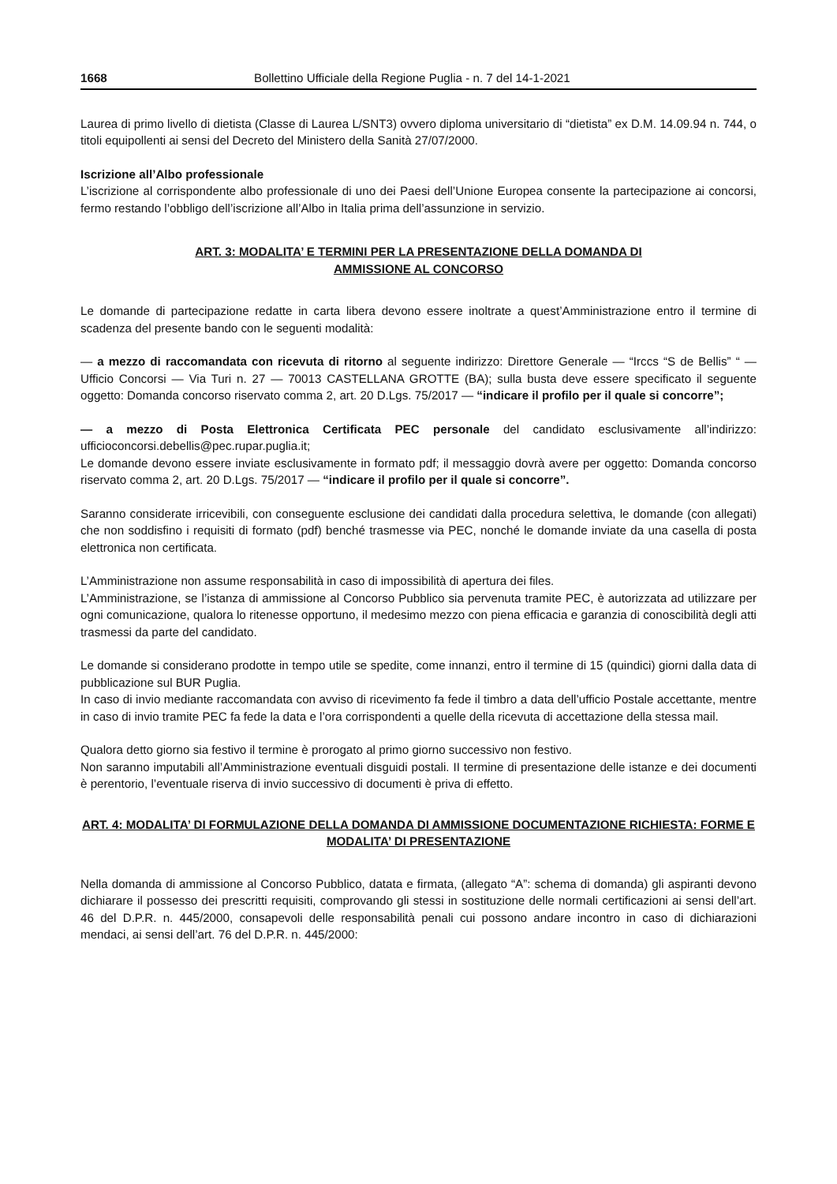1668 Bollettino Ufficiale della Regione Puglia - n. 7 del 14-1-2021
Laurea di primo livello di dietista (Classe di Laurea L/SNT3) ovvero diploma universitario di “dietista” ex D.M. 14.09.94 n. 744, o titoli equipollenti ai sensi del Decreto del Ministero della Sanità 27/07/2000.
Iscrizione all’Albo professionale
L’iscrizione al corrispondente albo professionale di uno dei Paesi dell’Unione Europea consente la partecipazione ai concorsi, fermo restando l’obbligo dell’iscrizione all’Albo in Italia prima dell’assunzione in servizio.
ART. 3: MODALITA’ E TERMINI PER LA PRESENTAZIONE DELLA DOMANDA DI
AMMISSIONE AL CONCORSO
Le domande di partecipazione redatte in carta libera devono essere inoltrate a quest’Amministrazione entro il termine di scadenza del presente bando con le seguenti modalità:
— a mezzo di raccomandata con ricevuta di ritorno al seguente indirizzo: Direttore Generale — “Irccs “S de Bellis” “ — Ufficio Concorsi — Via Turi n. 27 — 70013 CASTELLANA GROTTE (BA); sulla busta deve essere specificato il seguente oggetto: Domanda concorso riservato comma 2, art. 20 D.Lgs. 75/2017 — “indicare il profilo per il quale si concorre”;
— a mezzo di Posta Elettronica Certificata PEC personale del candidato esclusivamente all’indirizzo: ufficioconcorsi.debellis@pec.rupar.puglia.it;
Le domande devono essere inviate esclusivamente in formato pdf; il messaggio dovrà avere per oggetto: Domanda concorso riservato comma 2, art. 20 D.Lgs. 75/2017 — “indicare il profilo per il quale si concorre”.
Saranno considerate irricevibili, con conseguente esclusione dei candidati dalla procedura selettiva, le domande (con allegati) che non soddisfino i requisiti di formato (pdf) benché trasmesse via PEC, nonché le domande inviate da una casella di posta elettronica non certificata.
L’Amministrazione non assume responsabilità in caso di impossibilità di apertura dei files.
L’Amministrazione, se l’istanza di ammissione al Concorso Pubblico sia pervenuta tramite PEC, è autorizzata ad utilizzare per ogni comunicazione, qualora lo ritenesse opportuno, il medesimo mezzo con piena efficacia e garanzia di conoscibilità degli atti trasmessi da parte del candidato.
Le domande si considerano prodotte in tempo utile se spedite, come innanzi, entro il termine di 15 (quindici) giorni dalla data di pubblicazione sul BUR Puglia.
In caso di invio mediante raccomandata con avviso di ricevimento fa fede il timbro a data dell’ufficio Postale accettante, mentre in caso di invio tramite PEC fa fede la data e l’ora corrispondenti a quelle della ricevuta di accettazione della stessa mail.
Qualora detto giorno sia festivo il termine è prorogato al primo giorno successivo non festivo.
Non saranno imputabili all’Amministrazione eventuali disguidi postali. II termine di presentazione delle istanze e dei documenti è perentorio, l’eventuale riserva di invio successivo di documenti è priva di effetto.
ART. 4: MODALITA’ DI FORMULAZIONE DELLA DOMANDA DI AMMISSIONE DOCUMENTAZIONE RICHIESTA: FORME E MODALITA’ DI PRESENTAZIONE
Nella domanda di ammissione al Concorso Pubblico, datata e firmata, (allegato “A”: schema di domanda) gli aspiranti devono dichiarare il possesso dei prescritti requisiti, comprovando gli stessi in sostituzione delle normali certificazioni ai sensi dell’art. 46 del D.P.R. n. 445/2000, consapevoli delle responsabilità penali cui possono andare incontro in caso di dichiarazioni mendaci, ai sensi dell’art. 76 del D.P.R. n. 445/2000: